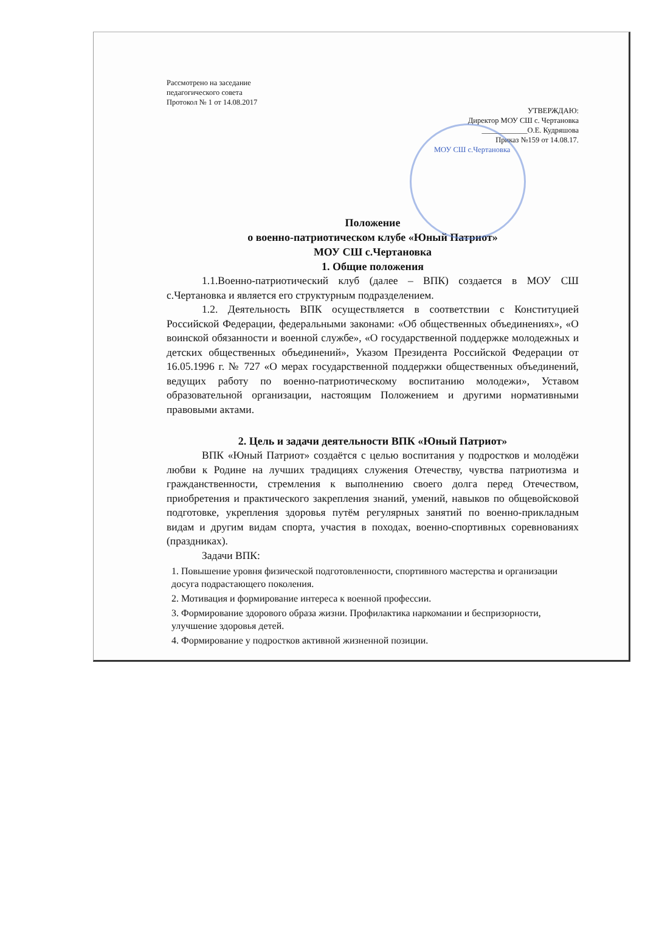Рассмотрено на заседание
педагогического совета
Протокол № 1 от 14.08.2017
УТВЕРЖДАЮ:
Директор МОУ СШ с. Чертановка
____________О.Е. Кудряшова
Приказ №159 от 14.08.17.
МОУ СШ с.Чертановка
Положение
о военно-патриотическом клубе «Юный Патриот»
МОУ СШ с.Чертановка
1. Общие положения
1.1.Военно-патриотический клуб (далее – ВПК) создается в МОУ СШ с.Чертановка и является его структурным подразделением.
1.2. Деятельность ВПК осуществляется в соответствии с Конституцией Российской Федерации, федеральными законами: «Об общественных объединениях», «О воинской обязанности и военной службе», «О государственной поддержке молодежных и детских общественных объединений», Указом Президента Российской Федерации от 16.05.1996 г. № 727 «О мерах государственной поддержки общественных объединений, ведущих работу по военно-патриотическому воспитанию молодежи», Уставом образовательной организации, настоящим Положением и другими нормативными правовыми актами.
2. Цель и задачи деятельности ВПК «Юный Патриот»
ВПК «Юный Патриот» создаётся с целью воспитания у подростков и молодёжи любви к Родине на лучших традициях служения Отечеству, чувства патриотизма и гражданственности, стремления к выполнению своего долга перед Отечеством, приобретения и практического закрепления знаний, умений, навыков по общевойсковой подготовке, укрепления здоровья путём регулярных занятий по военно-прикладным видам и другим видам спорта, участия в походах, военно-спортивных соревнованиях (праздниках).
Задачи ВПК:
1. Повышение уровня физической подготовленности, спортивного мастерства и организации досуга подрастающего поколения.
2. Мотивация и формирование интереса к военной профессии.
3. Формирование здорового образа жизни. Профилактика наркомании и беспризорности, улучшение здоровья детей.
4. Формирование у подростков активной жизненной позиции.